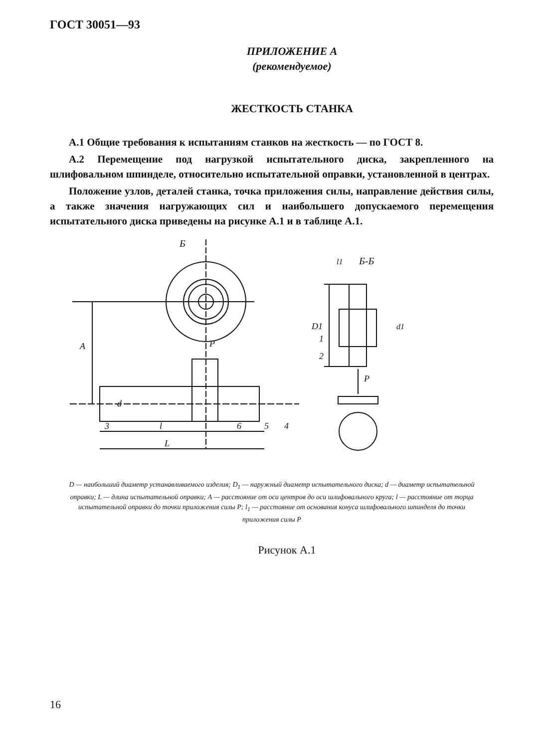ГОСТ 30051—93
ПРИЛОЖЕНИЕ А
(рекомендуемое)
ЖЕСТКОСТЬ СТАНКА
А.1 Общие требования к испытаниям станков на жесткость — по ГОСТ 8.
А.2 Перемещение под нагрузкой испытательного диска, закрепленного на шлифовальном шпинделе, относительно испытательной оправки, установленной в центрах.
Положение узлов, деталей станка, точка приложения силы, направление действия силы, а также значения нагружающих сил и наибольшего допускаемого перемещения испытательного диска приведены на рисунке А.1 и в таблице А.1.
Б
Б-Б
P
P
A
d
l
L
D1
l1
d1
1
2
3
4
5
6
D — наибольший диаметр устанавливаемого изделия; D<sub>1</sub> — наружный диаметр испытательного диска; d — диаметр испытательной оправки; L — длина испытательной оправки; A — расстояние от оси центров до оси шлифовального круга; l — расстояние от торца испытательной оправки до точки приложения силы P; l<sub>1</sub> — расстояние от основания конуса шлифовального шпинделя до точки приложения силы P
Рисунок А.1
16